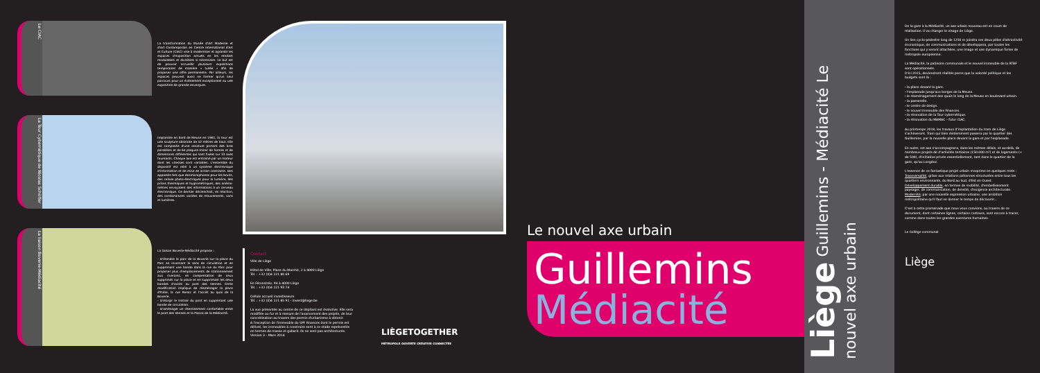Le CIAC
La transformation du Musée d'Art Moderne et d'Art Contemporain en Centre International d'Art et Culture (CIAC) vise à moderniser et agrandir les espaces d'exposition actuels en les rendant modulables et divisibles si nécessaire. Le but est de pouvoir accueillir plusieurs expositions temporaires de manière « tuilée » afin de proposer une offre permanente. Par ailleurs, les espaces peuvent aussi ne former qu'un seul parcours pour un événement exceptionnel ou une exposition de grande envergure.
La Tour Cybernétique de Nicolas Schöffer
Implantée en bord de Meuse en 1961, la tour est une sculpture abstraite de 52 mètres de haut. Elle est composée d'une ossature portant des bras parallèles et de 64 plaques-miroir de formes et de dimensions différentes qui sont fixées sur 33 axes tournants. Chaque axe est entraîné par un moteur dont les vitesses sont variables. L'ensemble du dispositif est relié à un système électronique d'information et de mise en action constante. Des appareils tels que desmicrophones pour les bruits, des cellule photo-électriques pour la lumière, des prises thermiques et hygrométriques, des anémo-mètres envoyaient des informations à un cerveau électronique. Ce dernier déclenchait, en réaction, des combinaisons variées de mouvements, sons et lumières.
La liaison Boverie-Médiacité
La liaison Boverie-Médiacité propose :
- D'étendre le parc de la Boverie sur la place du Parc en inversant le sens de circulation et en supprimant une bande dans la rue du Parc pour proposer plus d'emplacements de stationnement aux riverains, en compensation de ceux supprimés sur la place et en supprimant les deux bandes d'accès au pont des Vennes. Cette modification implique de réaménager la place d'Italie, la rue Renoz et l'accès au quai de la Boverie.
- D'élargir le trottoir du pont en supprimant une bande de circulation.
- D'aménager un cheminement confortable entre le pont des Vennes et la Piazza de la Médiacité.
Contact
Ville de Liège
Hôtel de Ville, Place du Marché, 2 à 4000 Liège
Tél. : +32 (0)4 221 80 69
En Féronstrée, 94 à 4000 Liège
Tél. : +32 (0)4 221 93 74
Cellule accueil investisseurs
Tél. : +32 (0)4 221 85 91 - invest@liege.be
La vue présentée au centre de ce dépliant est évolutive. Elle sera modifiée au fur et à mesure de l'avancement des projets, de leur concrétisation au travers des permis d'urbanisme à obtenir.
A l'exception de l'immeuble du SPF Finances dont le permis est délivré, les immeubles à construire sont à ce stade représentés en termes de masse et gabarit. Ils ne sont pas architecturés.
Version 3 – Mars 2014
LIÈGETOGETHER
MÉTROPOLE OUVERTE CRÉATIVE CONNECTÉE
Le nouvel axe urbain
Guillemins
Médiacité
Liège Guillemins - Médiacité Le nouvel axe urbain
De la gare à la Médiacité, un axe urbain nouveau est en cours de réalisation. Il va changer le visage de Liège.
Un lien cyclo-pédestre long de 1250 m joindra ces deux pôles d'attractivité économique, de communications et de développera, par toutes les fonctions qui y seront attachées, une image et une dynamique fortes de métropole européenne.
La Médiacité, la patinoire communale et le nouvel immeuble de la RTBF sont opérationnels.
D'ici 2015, deviendront réalités parce que la volonté politique et les budgets sont là :
- la place devant la gare.
- l'esplanade jusqu'aux berges de la Meuse.
- le réaménagement des quais le long de la Meuse en boulevard urbain.
- la passerelle.
- le centre de design.
- le nouvel immeuble des Finances.
- la rénovation de la Tour cybernétique.
- la rénovation du MAMAC – futur CIAC.
Au printemps 2018, les travaux d'implantation du tram de Liège s'achèveront. Tram qui bien évidemment passera par le quartier des Guillemins, par la nouvelle place devant la gare et par l'esplanade.
En outre, cet axe s'accompagnera, dans les mêmes délais, et au-delà, de nombreux projets de d'activités tertiaires (150.000 m²) et de logements (+ de 500), d'initiative privée essentiellement, tant dans le quartier de la gare, qu'au Longdoz.
L'essence de ce fantastique projet urbain s'exprime en quelques mots :
Transversalité, grâce aux relations piétonnes structurées entre tous les quartiers environnants, du Nord au Sud, d'Est en Ouest.
Développement durable, en termes de mobilité, d'embellissement paysager, de communication, de densité, d'exigence architecturale.
Modernité, par une nouvelle expression urbaine, une ambition métropolitaine qu'il faut se donner le temps de découvrir...
C'est à cette promenade que nous vous convions, au travers de ce document, dont certaines lignes, certains contours, sont encore à tracer, comme dans toutes les grandes aventures humaines.
Le Collège communal
Liège